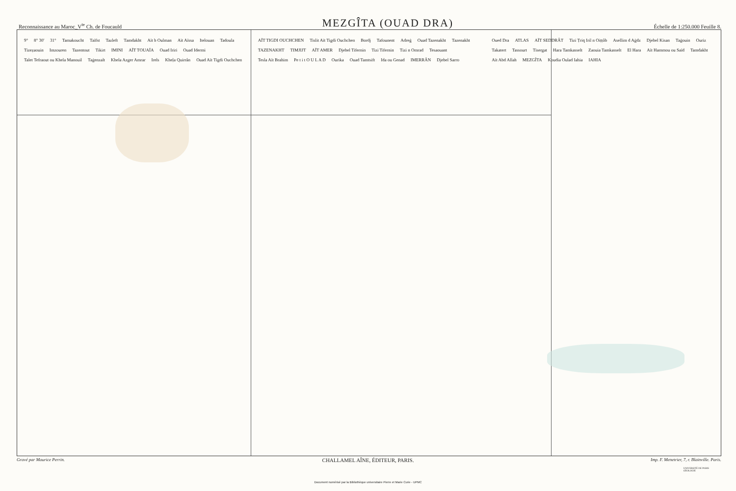Reconnaissance au Maroc_V<sup>te</sup> Ch. de Foucauld
MEZGÎTA (OUAD DRA)
Échelle de 1:250.000 Feuille 8.
9° 8° 30' 31° Tamakoucht Taïfst Tazleft Tamdakht Aït b Oulman Aït Aïssa Itelouan Tadoula Tizeẓaouin Imzouren Tazentout Tikirt IMINI AÏT TOUAÏA Ouad Iriri Ouad Idermi Talet Tefraout ou Khela Manouil Taġenzalt Khela Azger Amrar Irels Kheḷa Quirrân Ouad Aït Tigdi Ouchchen AÏT TIGDI OUCHCHEN Tislit Aït Tigdi Ouchchen Bordj Tafounent Adreġ Ouad Tazenakht Tazenakht TAZENAKHT TIMJIJT AÏT AMER Djebel Tifernin Tizi Tifernin Tizi n Omrad Tesaouant Tesla Aït Brahim Pe t i t O U L A D Ourika Ouad Tamtsift Ida ou Genad IMERRÂN Djebel Sarro Oued Dra ATLAS AÏT SEDDRÂT Tizi Ṭriq Iril n Oiṭṭôb Asellim d Aġdz Djebel Kisan Taġouin Ouriz Takatert Tassourt Tisergat Hara Tamkasselt Zaouia Tamkasselt El Hara Aït Hammou ou Saïd Tamdakht Aït Abd Allah MEZGÎTA Koudia Oulad Iahia IAHIA
Gravé par Maurice Perrin. Imp. F. Menetrier, 7, r. Blainville. Paris.
CHALLAMEL AÎNE, ÉDITEUR, PARIS.
UNIVERSITÉ DE PARIS
GÉOLOGIE
Document numérisé par la Bibliothèque universitaire Pierre et Marie Curie - UPMC